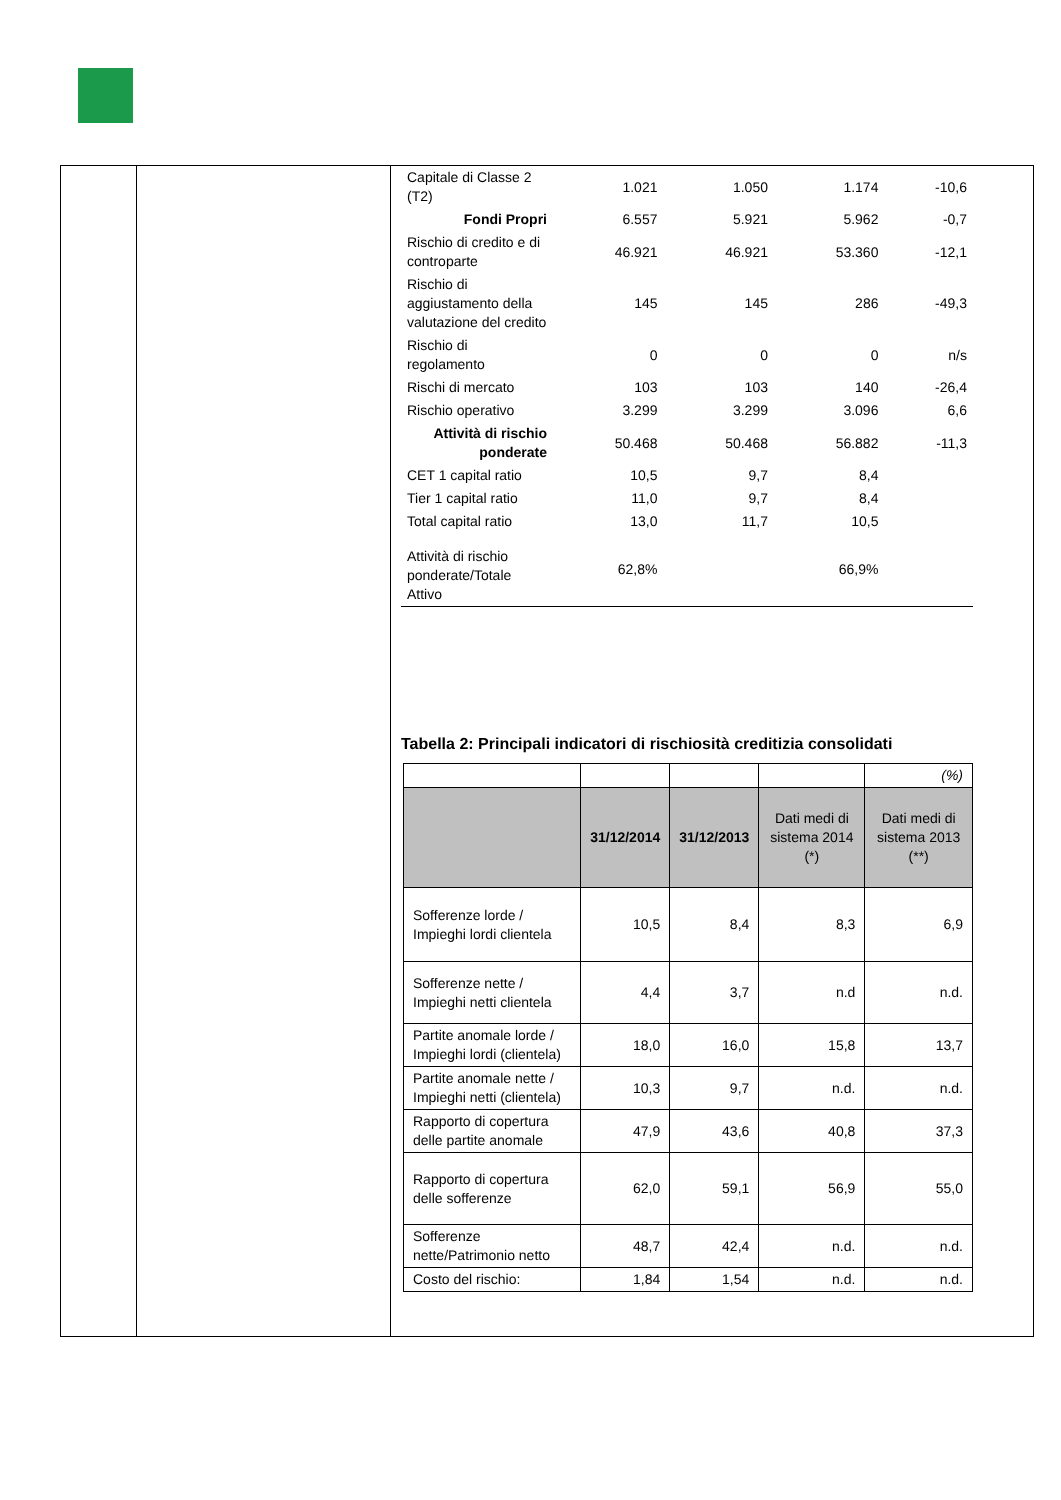| Capitale di Classe 2 (T2) | 1.021 | 1.050 | 1.174 | -10,6 |
| Fondi Propri | 6.557 | 5.921 | 5.962 | -0,7 |
| Rischio di credito e di controparte | 46.921 | 46.921 | 53.360 | -12,1 |
| Rischio di aggiustamento della valutazione del credito | 145 | 145 | 286 | -49,3 |
| Rischio di regolamento | 0 | 0 | 0 | n/s |
| Rischi di mercato | 103 | 103 | 140 | -26,4 |
| Rischio operativo | 3.299 | 3.299 | 3.096 | 6,6 |
| Attività di rischio ponderate | 50.468 | 50.468 | 56.882 | -11,3 |
| CET 1 capital ratio | 10,5 | 9,7 | 8,4 | |
| Tier 1 capital ratio | 11,0 | 9,7 | 8,4 | |
| Total capital ratio | 13,0 | 11,7 | 10,5 | |
| Attività di rischio ponderate/Totale Attivo | 62,8% | | 66,9% | |
Tabella 2: Principali indicatori di rischiosità creditizia consolidati
| | | | | (%) |
| | 31/12/2014 | 31/12/2013 | Dati medi di sistema 2014 (*) | Dati medi di sistema 2013 (**) |
| Sofferenze lorde / Impieghi lordi clientela | 10,5 | 8,4 | 8,3 | 6,9 |
| Sofferenze nette / Impieghi netti clientela | 4,4 | 3,7 | n.d | n.d. |
| Partite anomale lorde / Impieghi lordi (clientela) | 18,0 | 16,0 | 15,8 | 13,7 |
| Partite anomale nette / Impieghi netti (clientela) | 10,3 | 9,7 | n.d. | n.d. |
| Rapporto di copertura delle partite anomale | 47,9 | 43,6 | 40,8 | 37,3 |
| Rapporto di copertura delle sofferenze | 62,0 | 59,1 | 56,9 | 55,0 |
| Sofferenze nette/Patrimonio netto | 48,7 | 42,4 | n.d. | n.d. |
| Costo del rischio: | 1,84 | 1,54 | n.d. | n.d. |